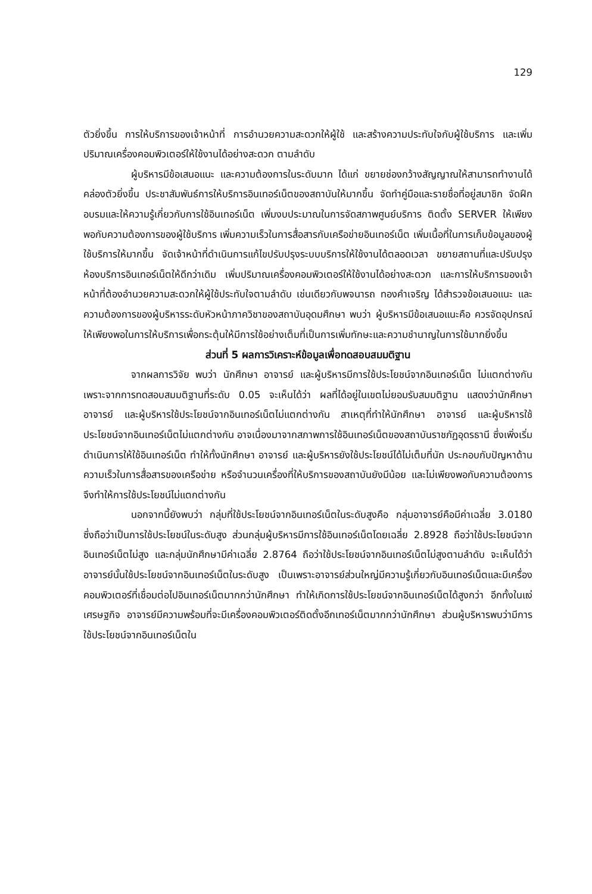129
ตัวยิ่งขึ้น การให้บริการของเจ้าหน้าที่ การอำนวยความสะดวกให้ผู้ใช้ และสร้างความประทับใจกับผู้ใช้บริการ และเพิ่มปริมาณเครื่องคอมพิวเตอร์ให้ใช้งานได้อย่างสะดวก ตามลำดับ
ผู้บริหารมีข้อเสนอแนะ และความต้องการในระดับมาก ได้แก่ ขยายช่องกว้างสัญญาณให้สามารถทำงานได้คล่องตัวยิ่งขึ้น ประชาสัมพันธ์การให้บริการอินเทอร์เน็ตของสถาบันให้มากขึ้น จัดทำคู่มือและรายชื่อที่อยู่สมาชิก จัดฝึกอบรมและให้ความรู้เกี่ยวกับการใช้อินเทอร์เน็ต เพิ่มงบประมาณในการจัดสภาพศูนย์บริการ ติดตั้ง SERVER ให้เพียงพอกับความต้องการของผู้ใช้บริการ เพิ่มความเร็วในการสื่อสารกับเครือข่ายอินเทอร์เน็ต เพิ่มเนื้อที่ในการเก็บข้อมูลของผู้ใช้บริการให้มากขึ้น จัดเจ้าหน้าที่ดำเนินการแก้ไขปรับปรุงระบบบริการให้ใช้งานได้ตลอดเวลา ขยายสถานที่และปรับปรุงห้องบริการอินเทอร์เน็ตให้ดีกว่าเดิม เพิ่มปริมาณเครื่องคอมพิวเตอร์ให้ใช้งานได้อย่างสะดวก และการให้บริการของเจ้าหน้าที่ต้องอำนวยความสะดวกให้ผู้ใช้ประทับใจตามลำดับ เช่นเดียวกับพจนารถ ทองคำเจริญ ได้สำรวจข้อเสนอแนะ และความต้องการของผู้บริหารระดับหัวหน้าภาควิชาของสถาบันอุดมศึกษา พบว่า ผู้บริหารมีข้อเสนอแนะคือ ควรจัดอุปกรณ์ให้เพียงพอในการให้บริการเพื่อกระตุ้นให้มีการใช้อย่างเต็มที่เป็นการเพิ่มทักษะและความชำนาญในการใช้มากยิ่งขึ้น
ส่วนที่ 5 ผลการวิเคราะห์ข้อมูลเพื่อทดสอบสมมติฐาน
จากผลการวิจัย พบว่า นักศึกษา อาจารย์ และผู้บริหารมีการใช้ประโยชน์จากอินเทอร์เน็ต ไม่แตกต่างกัน เพราะจากการทดสอบสมมติฐานที่ระดับ 0.05 จะเห็นได้ว่า ผลที่ได้อยู่ในเขตไม่ยอมรับสมมติฐาน แสดงว่านักศึกษา อาจารย์ และผู้บริหารใช้ประโยชน์จากอินเทอร์เน็ตไม่แตกต่างกัน สาเหตุที่ทำให้นักศึกษา อาจารย์ และผู้บริหารใช้ประโยชน์จากอินเทอร์เน็ตไม่แตกต่างกัน อาจเนื่องมาจากสภาพการใช้อินเทอร์เน็ตของสถาบันราชภัฏอุดรธานี ซึ่งเพิ่งเริ่มดำเนินการให้ใช้อินเทอร์เน็ต ทำให้ทั้งนักศึกษา อาจารย์ และผู้บริหารยังใช้ประโยชน์ได้ไม่เต็มที่นัก ประกอบกับปัญหาด้านความเร็วในการสื่อสารของเครือข่าย หรือจำนวนเครื่องที่ให้บริการของสถาบันยังมีน้อย และไม่เพียงพอกับความต้องการจึงทำให้การใช้ประโยชน์ไม่แตกต่างกัน
นอกจากนี้ยังพบว่า กลุ่มที่ใช้ประโยชน์จากอินเทอร์เน็ตในระดับสูงคือ กลุ่มอาจารย์คือมีค่าเฉลี่ย 3.0180 ซึ่งถือว่าเป็นการใช้ประโยชน์ในระดับสูง ส่วนกลุ่มผู้บริหารมีการใช้อินเทอร์เน็ตโดยเฉลี่ย 2.8928 ถือว่าใช้ประโยชน์จากอินเทอร์เน็ตไม่สูง และกลุ่มนักศึกษามีค่าเฉลี่ย 2.8764 ถือว่าใช้ประโยชน์จากอินเทอร์เน็ตไม่สูงตามลำดับ จะเห็นได้ว่าอาจารย์นั้นใช้ประโยชน์จากอินเทอร์เน็ตในระดับสูง เป็นเพราะอาจารย์ส่วนใหญ่มีความรู้เกี่ยวกับอินเทอร์เน็ตและมีเครื่องคอมพิวเตอร์ที่เชื่อมต่อไปอินเทอร์เน็ตมากกว่านักศึกษา ทำให้เกิดการใช้ประโยชน์จากอินเทอร์เน็ตได้สูงกว่า อีกทั้งในแง่เศรษฐกิจ อาจารย์มีความพร้อมที่จะมีเครื่องคอมพิวเตอร์ติดตั้งอีกเทอร์เน็ตมากกว่านักศึกษา ส่วนผู้บริหารพบว่ามีการใช้ประโยชน์จากอินเทอร์เน็ตใน